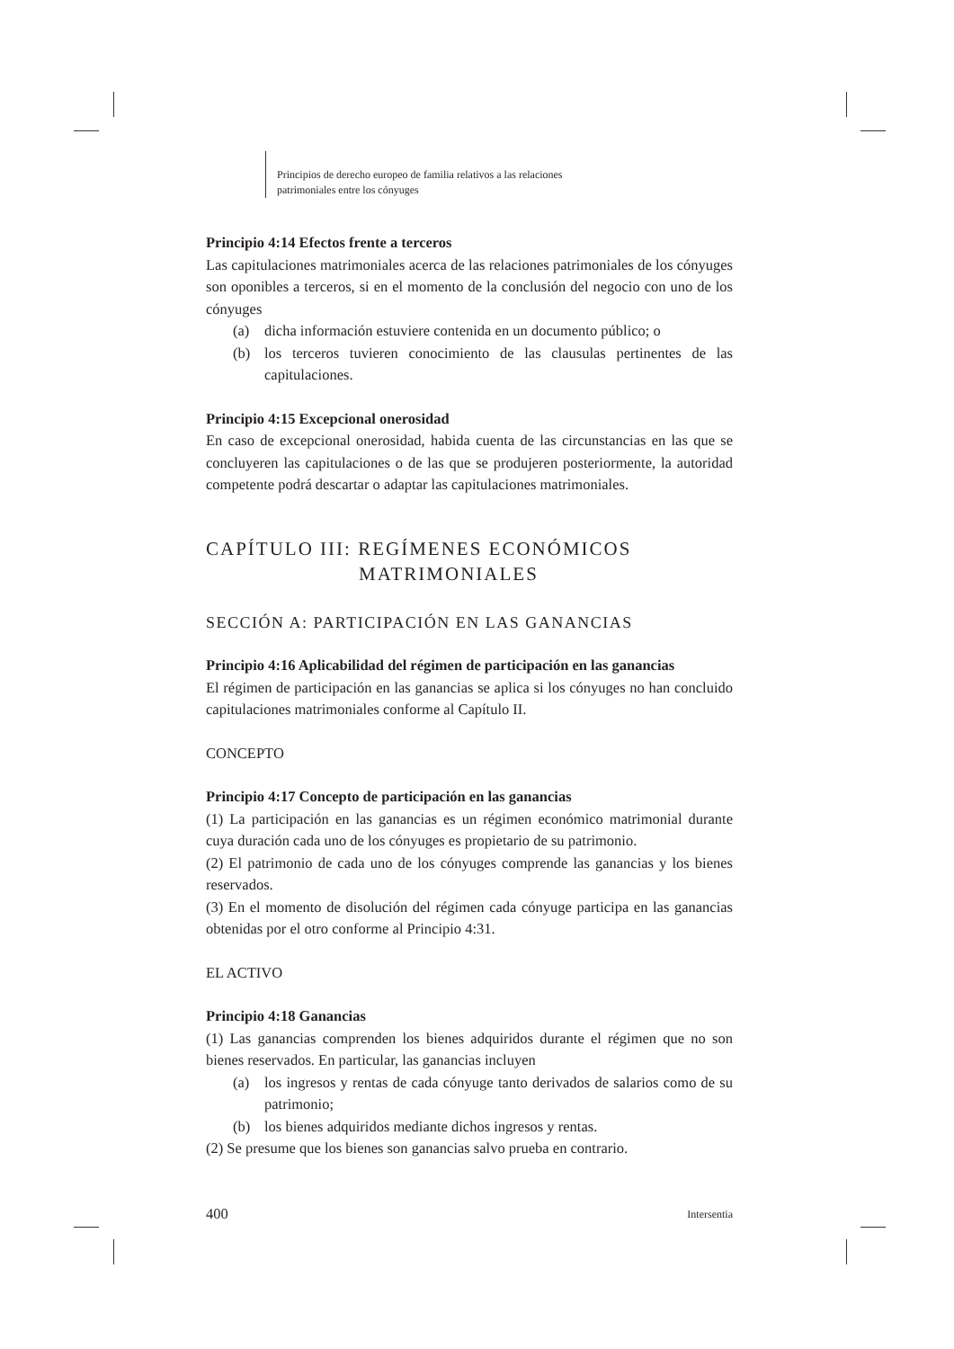Principios de derecho europeo de familia relativos a las relaciones
patrimoniales entre los cónyuges
Principio 4:14 Efectos frente a terceros
Las capitulaciones matrimoniales acerca de las relaciones patrimoniales de los cónyuges son oponibles a terceros, si en el momento de la conclusión del negocio con uno de los cónyuges
(a) dicha información estuviere contenida en un documento público; o
(b) los terceros tuvieren conocimiento de las clausulas pertinentes de las capitulaciones.
Principio 4:15 Excepcional onerosidad
En caso de excepcional onerosidad, habida cuenta de las circunstancias en las que se concluyeren las capitulaciones o de las que se produjeren posteriormente, la autoridad competente podrá descartar o adaptar las capitulaciones matrimoniales.
CAPÍTULO III: REGÍMENES ECONÓMICOS
MATRIMONIALES
SECCIÓN A: PARTICIPACIÓN EN LAS GANANCIAS
Principio 4:16 Aplicabilidad del régimen de participación en las ganancias
El régimen de participación en las ganancias se aplica si los cónyuges no han concluido capitulaciones matrimoniales conforme al Capítulo II.
CONCEPTO
Principio 4:17 Concepto de participación en las ganancias
(1) La participación en las ganancias es un régimen económico matrimonial durante cuya duración cada uno de los cónyuges es propietario de su patrimonio.
(2) El patrimonio de cada uno de los cónyuges comprende las ganancias y los bienes reservados.
(3) En el momento de disolución del régimen cada cónyuge participa en las ganancias obtenidas por el otro conforme al Principio 4:31.
EL ACTIVO
Principio 4:18 Ganancias
(1) Las ganancias comprenden los bienes adquiridos durante el régimen que no son bienes reservados. En particular, las ganancias incluyen
(a) los ingresos y rentas de cada cónyuge tanto derivados de salarios como de su patrimonio;
(b) los bienes adquiridos mediante dichos ingresos y rentas.
(2) Se presume que los bienes son ganancias salvo prueba en contrario.
400 Intersentia